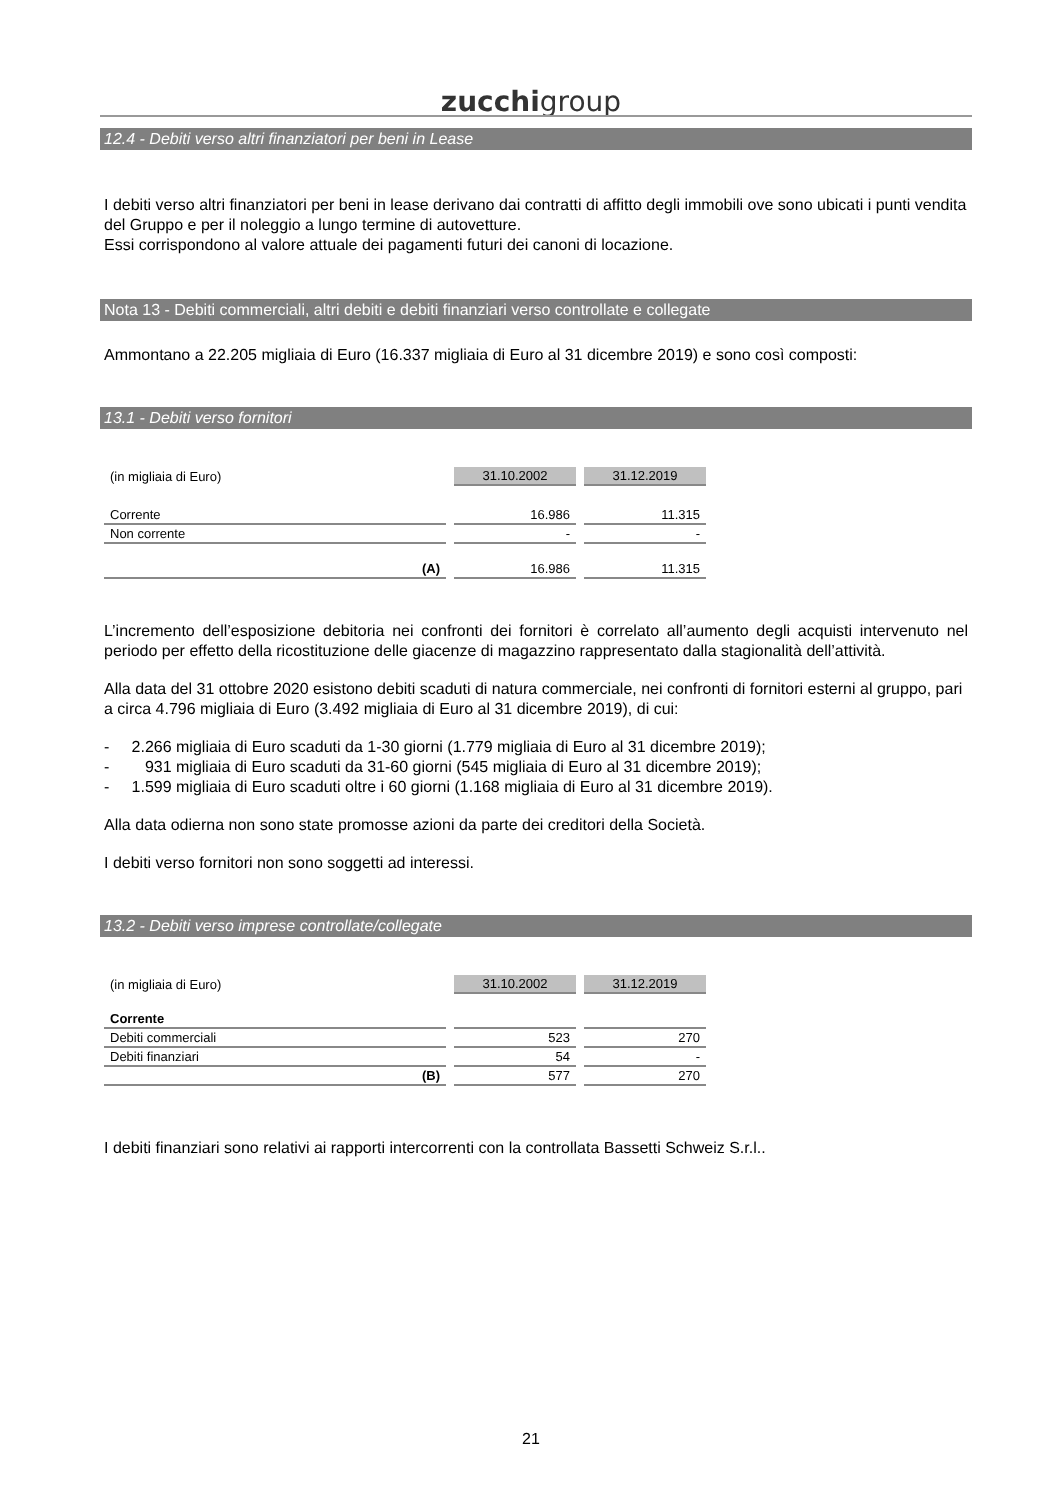zucchigroup
12.4 - Debiti verso altri finanziatori per beni in Lease
I debiti verso altri finanziatori per beni in lease derivano dai contratti di affitto degli immobili ove sono ubicati i punti vendita del Gruppo e per il noleggio a lungo termine di autovetture.
Essi corrispondono al valore attuale dei pagamenti futuri dei canoni di locazione.
Nota 13 - Debiti commerciali, altri debiti e debiti finanziari verso controllate e collegate
Ammontano a 22.205 migliaia di Euro (16.337 migliaia di Euro al 31 dicembre 2019) e sono così composti:
13.1 - Debiti verso fornitori
| (in migliaia di Euro) | 31.10.2002 | 31.12.2019 |
| Corrente | 16.986 | 11.315 |
| Non corrente | - | - |
| (A) | 16.986 | 11.315 |
L’incremento dell’esposizione debitoria nei confronti dei fornitori è correlato all’aumento degli acquisti intervenuto nel periodo per effetto della ricostituzione delle giacenze di magazzino rappresentato dalla stagionalità dell’attività.
Alla data del 31 ottobre 2020 esistono debiti scaduti di natura commerciale, nei confronti di fornitori esterni al gruppo, pari a circa 4.796 migliaia di Euro (3.492 migliaia di Euro al 31 dicembre 2019), di cui:
- 2.266 migliaia di Euro scaduti da 1-30 giorni (1.779 migliaia di Euro al 31 dicembre 2019);
- 931 migliaia di Euro scaduti da 31-60 giorni (545 migliaia di Euro al 31 dicembre 2019);
- 1.599 migliaia di Euro scaduti oltre i 60 giorni (1.168 migliaia di Euro al 31 dicembre 2019).
Alla data odierna non sono state promosse azioni da parte dei creditori della Società.
I debiti verso fornitori non sono soggetti ad interessi.
13.2 - Debiti verso imprese controllate/collegate
| (in migliaia di Euro) | 31.10.2002 | 31.12.2019 |
| Corrente | | |
| Debiti commerciali | 523 | 270 |
| Debiti finanziari | 54 | - |
| (B) | 577 | 270 |
I debiti finanziari sono relativi ai rapporti intercorrenti con la controllata Bassetti Schweiz S.r.l..
21